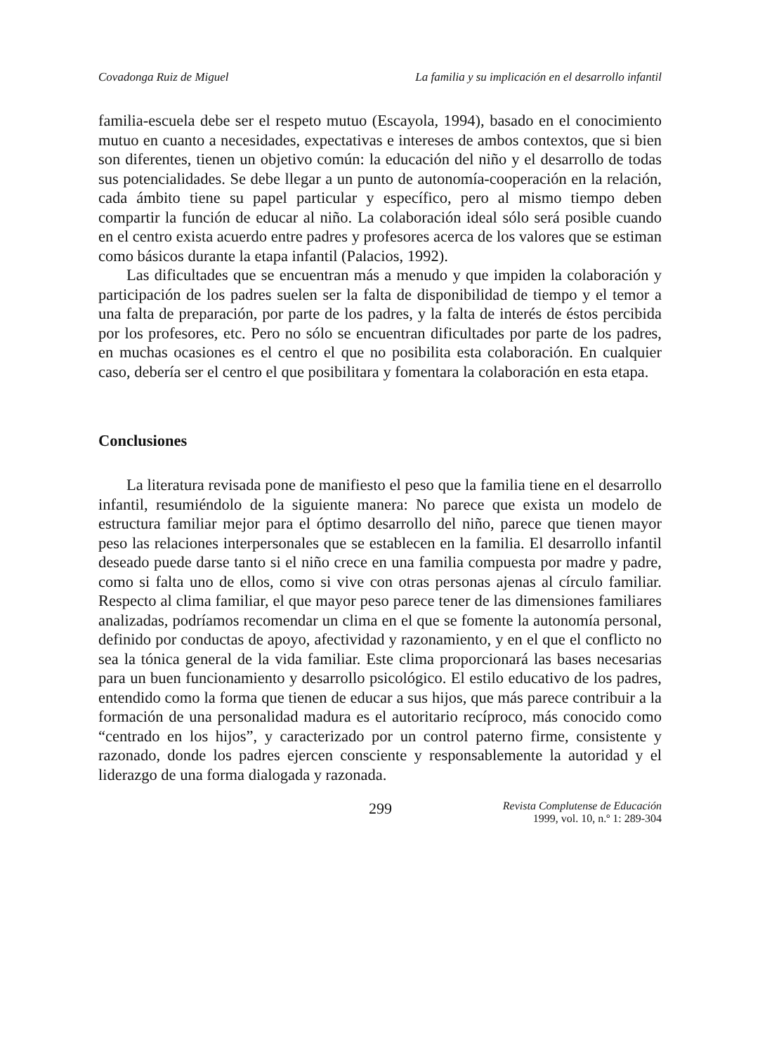Covadonga Ruiz de Miguel La familia y su implicación en el desarrollo infantil
familia-escuela debe ser el respeto mutuo (Escayola, 1994), basado en el conocimiento mutuo en cuanto a necesidades, expectativas e intereses de ambos contextos, que si bien son diferentes, tienen un objetivo común: la educación del niño y el desarrollo de todas sus potencialidades. Se debe llegar a un punto de autonomía-cooperación en la relación, cada ámbito tiene su papel particular y específico, pero al mismo tiempo deben compartir la función de educar al niño. La colaboración ideal sólo será posible cuando en el centro exista acuerdo entre padres y profesores acerca de los valores que se estiman como básicos durante la etapa infantil (Palacios, 1992).
Las dificultades que se encuentran más a menudo y que impiden la colaboración y participación de los padres suelen ser la falta de disponibilidad de tiempo y el temor a una falta de preparación, por parte de los padres, y la falta de interés de éstos percibida por los profesores, etc. Pero no sólo se encuentran dificultades por parte de los padres, en muchas ocasiones es el centro el que no posibilita esta colaboración. En cualquier caso, debería ser el centro el que posibilitara y fomentara la colaboración en esta etapa.
Conclusiones
La literatura revisada pone de manifiesto el peso que la familia tiene en el desarrollo infantil, resumiéndolo de la siguiente manera: No parece que exista un modelo de estructura familiar mejor para el óptimo desarrollo del niño, parece que tienen mayor peso las relaciones interpersonales que se establecen en la familia. El desarrollo infantil deseado puede darse tanto si el niño crece en una familia compuesta por madre y padre, como si falta uno de ellos, como si vive con otras personas ajenas al círculo familiar. Respecto al clima familiar, el que mayor peso parece tener de las dimensiones familiares analizadas, podríamos recomendar un clima en el que se fomente la autonomía personal, definido por conductas de apoyo, afectividad y razonamiento, y en el que el conflicto no sea la tónica general de la vida familiar. Este clima proporcionará las bases necesarias para un buen funcionamiento y desarrollo psicológico. El estilo educativo de los padres, entendido como la forma que tienen de educar a sus hijos, que más parece contribuir a la formación de una personalidad madura es el autoritario recíproco, más conocido como “centrado en los hijos”, y caracterizado por un control paterno firme, consistente y razonado, donde los padres ejercen consciente y responsablemente la autoridad y el liderazgo de una forma dialogada y razonada.
299
Revista Complutense de Educación
1999, vol. 10, n.º 1: 289-304